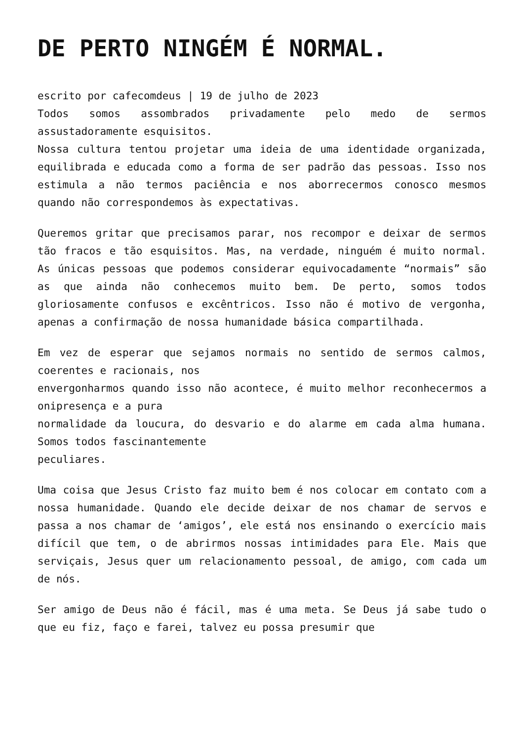DE PERTO NINGÉM É NORMAL.
escrito por cafecomdeus | 19 de julho de 2023
Todos somos assombrados privadamente pelo medo de sermos assustadoramente esquisitos.
Nossa cultura tentou projetar uma ideia de uma identidade organizada, equilibrada e educada como a forma de ser padrão das pessoas. Isso nos estimula a não termos paciência e nos aborrecermos conosco mesmos quando não correspondemos às expectativas.
Queremos gritar que precisamos parar, nos recompor e deixar de sermos tão fracos e tão esquisitos. Mas, na verdade, ninguém é muito normal. As únicas pessoas que podemos considerar equivocadamente “normais” são as que ainda não conhecemos muito bem. De perto, somos todos gloriosamente confusos e excêntricos. Isso não é motivo de vergonha, apenas a confirmação de nossa humanidade básica compartilhada.
Em vez de esperar que sejamos normais no sentido de sermos calmos, coerentes e racionais, nos
envergonharmos quando isso não acontece, é muito melhor reconhecermos a onipresença e a pura
normalidade da loucura, do desvario e do alarme em cada alma humana. Somos todos fascinantemente
peculiares.
Uma coisa que Jesus Cristo faz muito bem é nos colocar em contato com a nossa humanidade. Quando ele decide deixar de nos chamar de servos e passa a nos chamar de ‘amigos’, ele está nos ensinando o exercício mais difícil que tem, o de abrirmos nossas intimidades para Ele. Mais que serviçais, Jesus quer um relacionamento pessoal, de amigo, com cada um de nós.
Ser amigo de Deus não é fácil, mas é uma meta. Se Deus já sabe tudo o que eu fiz, faço e farei, talvez eu possa presumir que